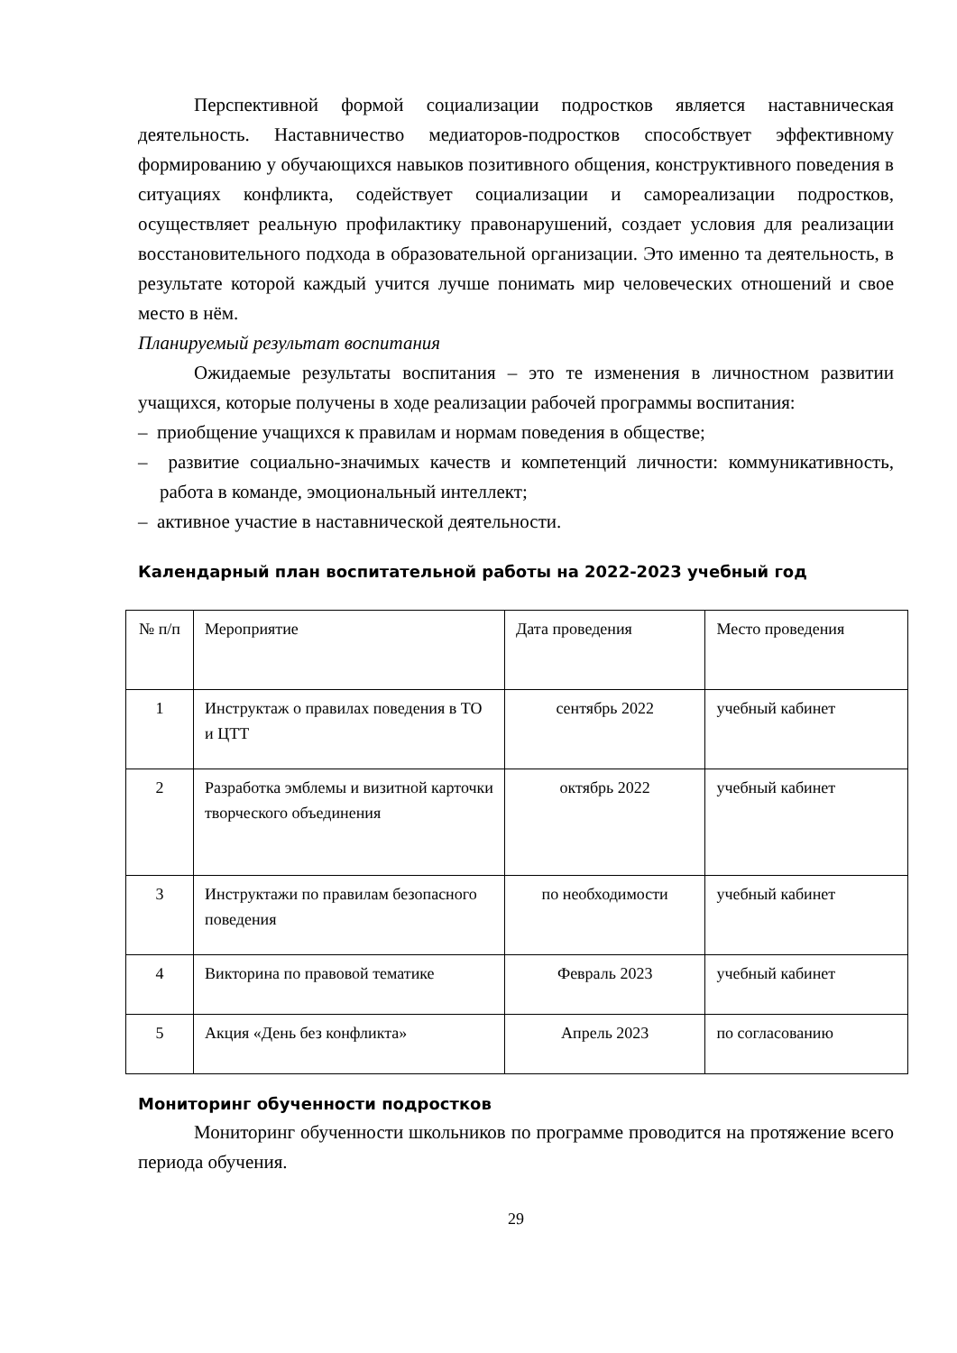Перспективной формой социализации подростков является наставническая деятельность. Наставничество медиаторов-подростков способствует эффективному формированию у обучающихся навыков позитивного общения, конструктивного поведения в ситуациях конфликта, содействует социализации и самореализации подростков, осуществляет реальную профилактику правонарушений, создает условия для реализации восстановительного подхода в образовательной организации. Это именно та деятельность, в результате которой каждый учится лучше понимать мир человеческих отношений и свое место в нём.
Планируемый результат воспитания
Ожидаемые результаты воспитания – это те изменения в личностном развитии учащихся, которые получены в ходе реализации рабочей программы воспитания:
– приобщение учащихся к правилам и нормам поведения в обществе;
– развитие социально-значимых качеств и компетенций личности: коммуникативность, работа в команде, эмоциональный интеллект;
– активное участие в наставнической деятельности.
Календарный план воспитательной работы на 2022-2023 учебный год
| № п/п | Мероприятие | Дата проведения | Место проведения |
| --- | --- | --- | --- |
| 1 | Инструктаж о правилах поведения в ТО и ЦТТ | сентябрь 2022 | учебный кабинет |
| 2 | Разработка эмблемы и визитной карточки творческого объединения | октябрь 2022 | учебный кабинет |
| 3 | Инструктажи по правилам безопасного поведения | по необходимости | учебный кабинет |
| 4 | Викторина по правовой тематике | Февраль 2023 | учебный кабинет |
| 5 | Акция «День без конфликта» | Апрель 2023 | по согласованию |
Мониторинг обученности подростков
Мониторинг обученности школьников по программе проводится на протяжение всего периода обучения.
29